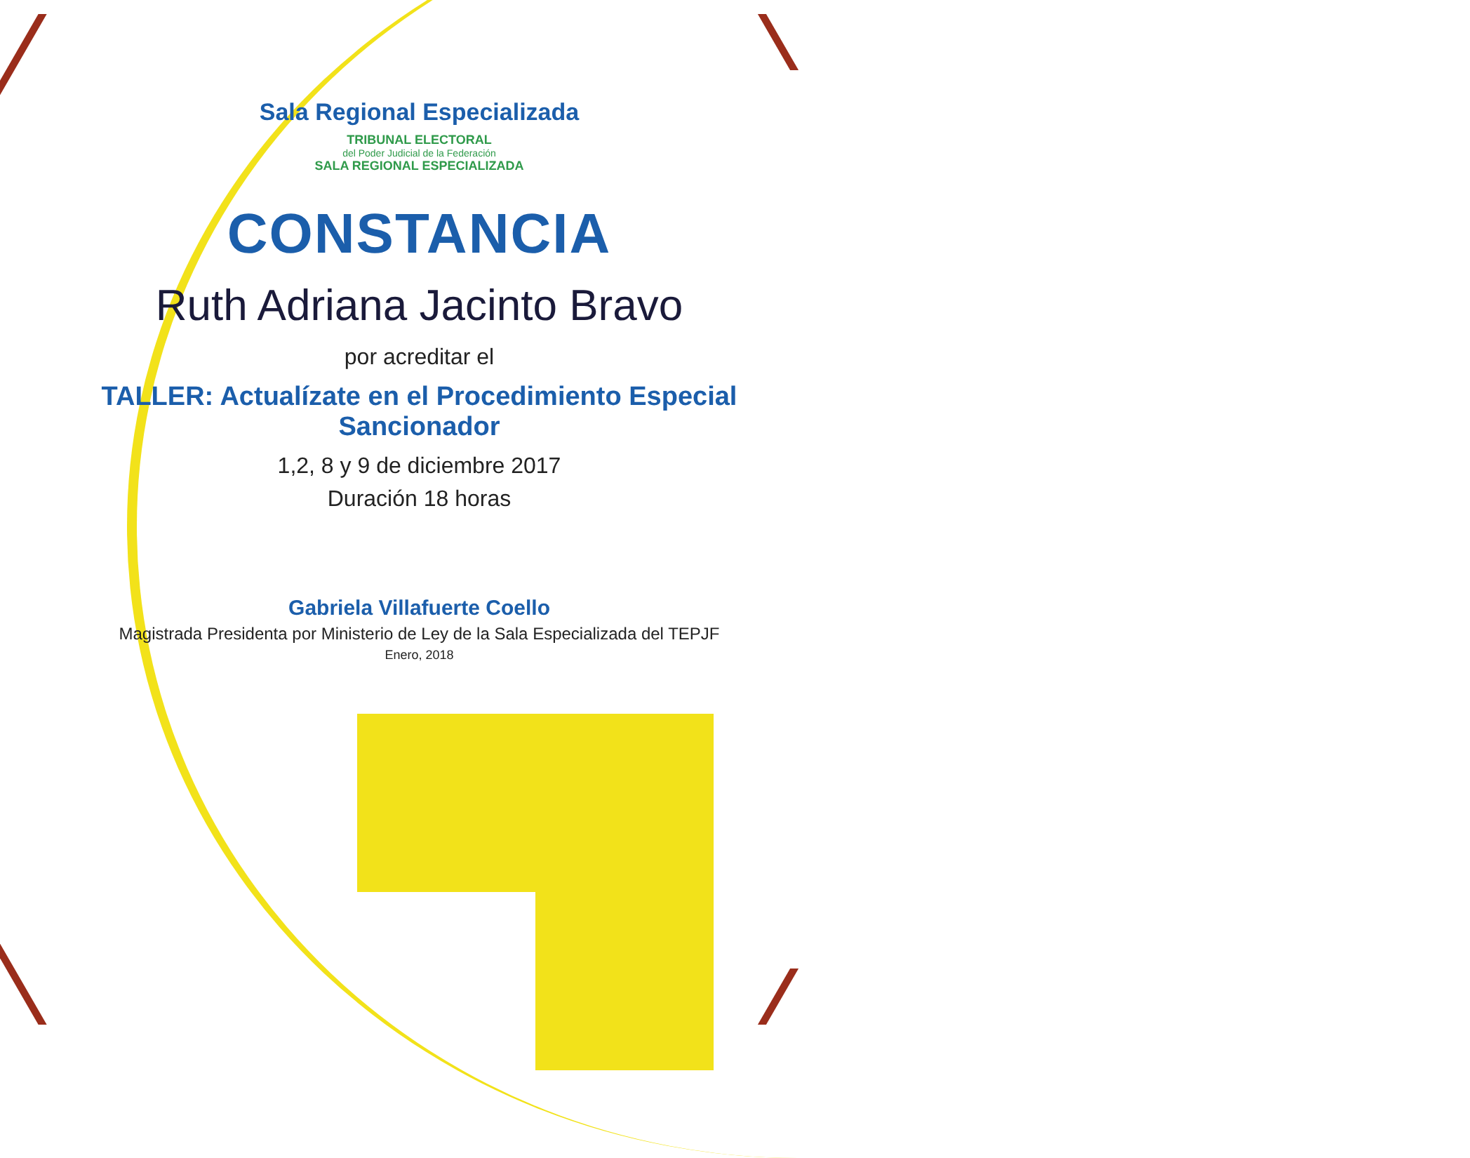Sala Regional Especializada
TRIBUNAL ELECTORAL
del Poder Judicial de la Federación
SALA REGIONAL ESPECIALIZADA
CONSTANCIA
Ruth Adriana Jacinto Bravo
por acreditar el
TALLER: Actualízate en el Procedimiento Especial Sancionador
1,2, 8 y 9 de diciembre 2017
Duración 18 horas
Gabriela Villafuerte Coello
Magistrada Presidenta por Ministerio de Ley de la Sala Especializada del TEPJF
Enero, 2018